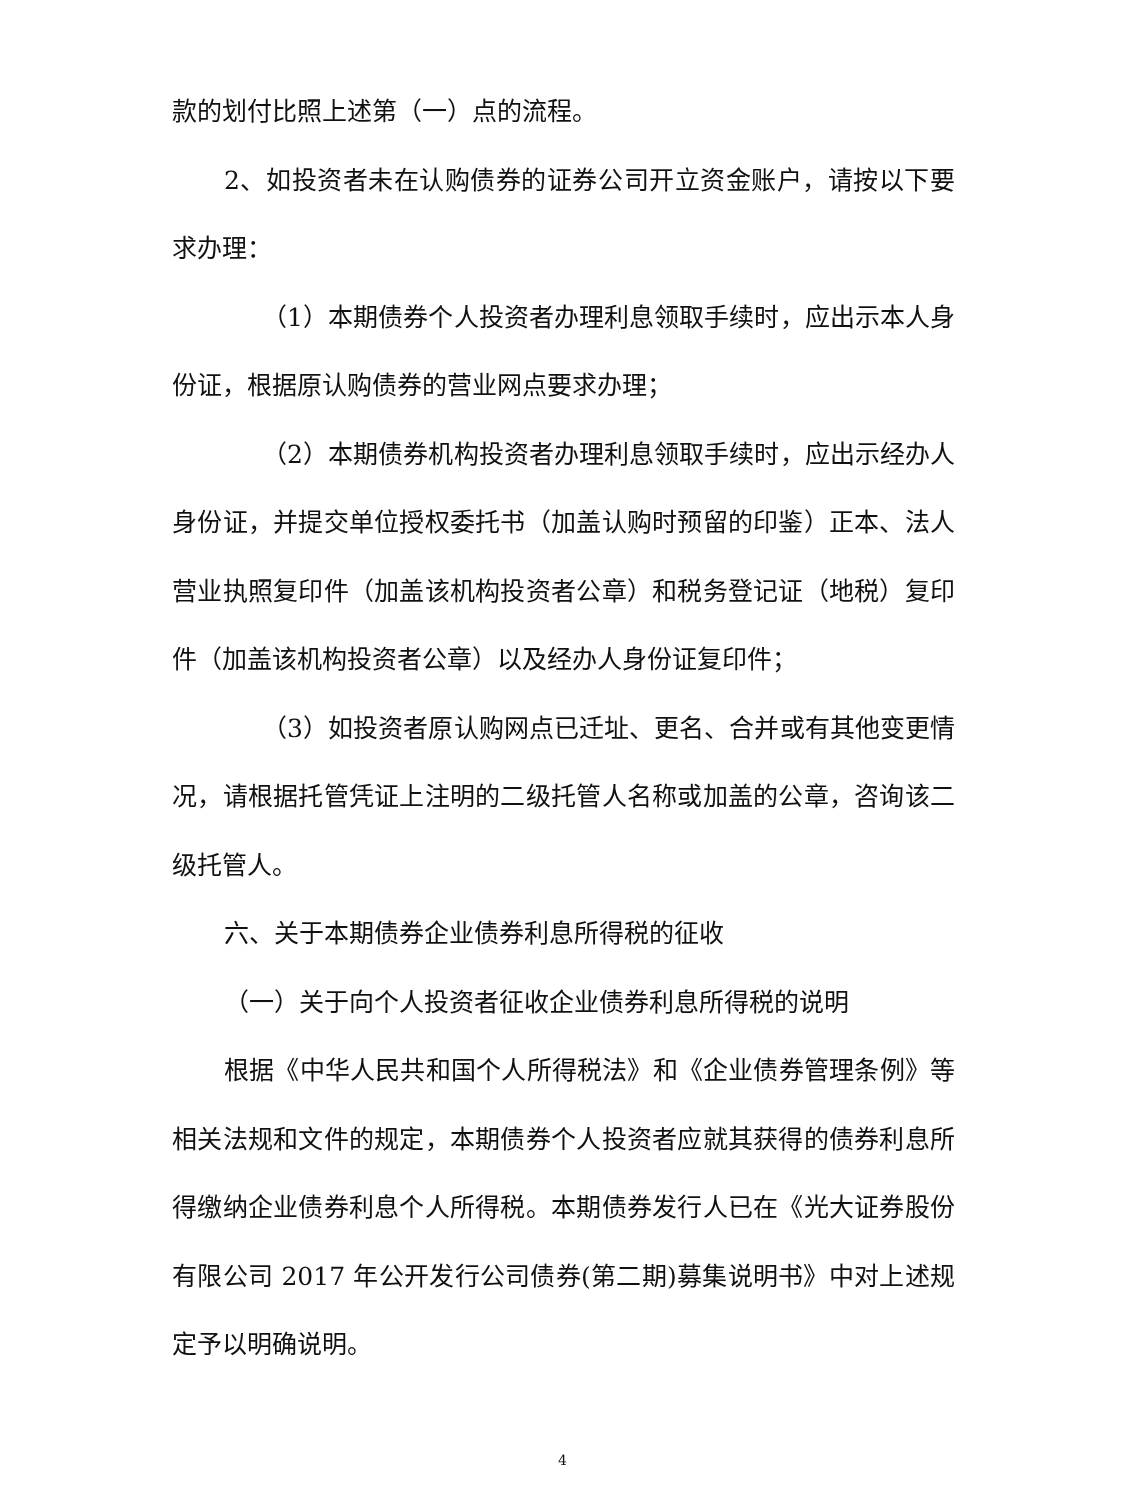款的划付比照上述第（一）点的流程。
2、如投资者未在认购债券的证券公司开立资金账户，请按以下要求办理：
（1）本期债券个人投资者办理利息领取手续时，应出示本人身份证，根据原认购债券的营业网点要求办理；
（2）本期债券机构投资者办理利息领取手续时，应出示经办人身份证，并提交单位授权委托书（加盖认购时预留的印鉴）正本、法人营业执照复印件（加盖该机构投资者公章）和税务登记证（地税）复印件（加盖该机构投资者公章）以及经办人身份证复印件；
（3）如投资者原认购网点已迁址、更名、合并或有其他变更情况，请根据托管凭证上注明的二级托管人名称或加盖的公章，咨询该二级托管人。
六、关于本期债券企业债券利息所得税的征收
（一）关于向个人投资者征收企业债券利息所得税的说明
根据《中华人民共和国个人所得税法》和《企业债券管理条例》等相关法规和文件的规定，本期债券个人投资者应就其获得的债券利息所得缴纳企业债券利息个人所得税。本期债券发行人已在《光大证券股份有限公司 2017 年公开发行公司债券(第二期)募集说明书》中对上述规定予以明确说明。
4